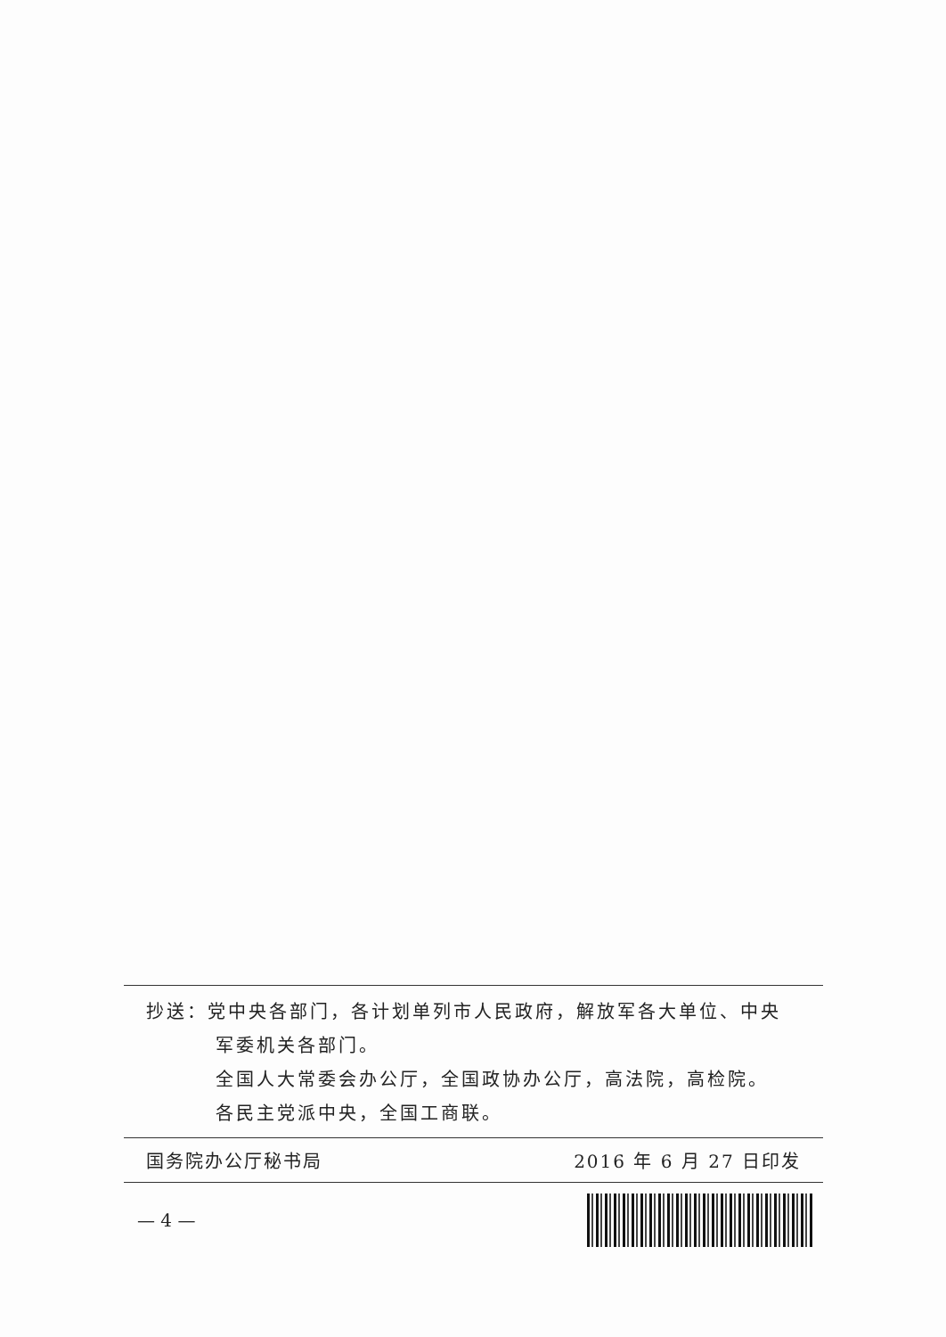抄送：党中央各部门，各计划单列市人民政府，解放军各大单位、中央
军委机关各部门。
全国人大常委会办公厅，全国政协办公厅，高法院，高检院。
各民主党派中央，全国工商联。
国务院办公厅秘书局 2016 年 6 月 27 日印发
— 4 —